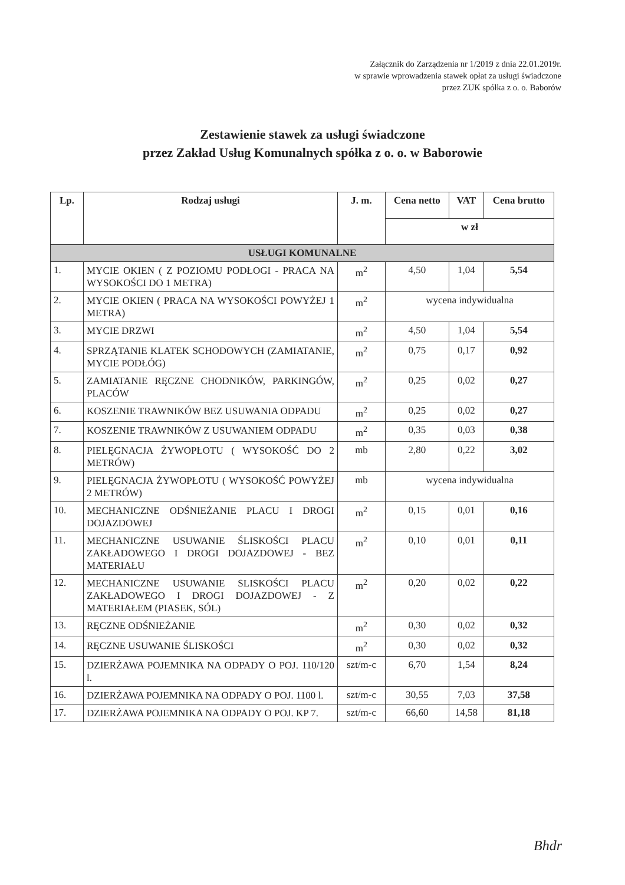Załącznik do Zarządzenia nr 1/2019 z dnia 22.01.2019r.
w sprawie wprowadzenia stawek opłat za usługi świadczone
przez ZUK spółka z o. o. Baborów
Zestawienie stawek za usługi świadczone
przez Zakład Usług Komunalnych spółka z o. o. w Baborowie
| Lp. | Rodzaj usługi | J. m. | Cena netto | VAT | Cena brutto |
| --- | --- | --- | --- | --- | --- |
| | | | w zł | | |
| USŁUGI KOMUNALNE | | | | | |
| 1. | MYCIE OKIEN ( Z POZIOMU PODŁOGI - PRACA NA WYSOKOŚCI DO 1 METRA) | m<sup>2</sup> | 4,50 | 1,04 | 5,54 |
| 2. | MYCIE OKIEN ( PRACA NA WYSOKOŚCI POWYŻEJ 1 METRA) | m<sup>2</sup> | wycena indywidualna | | |
| 3. | MYCIE DRZWI | m<sup>2</sup> | 4,50 | 1,04 | 5,54 |
| 4. | SPRZĄTANIE KLATEK SCHODOWYCH (ZAMIATANIE, MYCIE PODŁÓG) | m<sup>2</sup> | 0,75 | 0,17 | 0,92 |
| 5. | ZAMIATANIE RĘCZNE CHODNIKÓW, PARKINGÓW, PLACÓW | m<sup>2</sup> | 0,25 | 0,02 | 0,27 |
| 6. | KOSZENIE TRAWNIKÓW BEZ USUWANIA ODPADU | m<sup>2</sup> | 0,25 | 0,02 | 0,27 |
| 7. | KOSZENIE TRAWNIKÓW Z USUWANIEM ODPADU | m<sup>2</sup> | 0,35 | 0,03 | 0,38 |
| 8. | PIELĘGNACJA ŻYWOPŁOTU ( WYSOKOŚĆ DO 2 METRÓW) | mb | 2,80 | 0,22 | 3,02 |
| 9. | PIELĘGNACJA ŻYWOPŁOTU ( WYSOKOŚĆ POWYŻEJ 2 METRÓW) | mb | wycena indywidualna | | |
| 10. | MECHANICZNE ODŚNIEŻANIE PLACU I DROGI DOJAZDOWEJ | m<sup>2</sup> | 0,15 | 0,01 | 0,16 |
| 11. | MECHANICZNE USUWANIE ŚLISKOŚCI PLACU ZAKŁADOWEGO I DROGI DOJAZDOWEJ - BEZ MATERIAŁU | m<sup>2</sup> | 0,10 | 0,01 | 0,11 |
| 12. | MECHANICZNE USUWANIE SLISKOŚCI PLACU ZAKŁADOWEGO I DROGI DOJAZDOWEJ - Z MATERIAŁEM (PIASEK, SÓL) | m<sup>2</sup> | 0,20 | 0,02 | 0,22 |
| 13. | RĘCZNE ODŚNIEŻANIE | m<sup>2</sup> | 0,30 | 0,02 | 0,32 |
| 14. | RĘCZNE USUWANIE ŚLISKOŚCI | m<sup>2</sup> | 0,30 | 0,02 | 0,32 |
| 15. | DZIERŻAWA POJEMNIKA NA ODPADY O POJ. 110/120 l. | szt/m-c | 6,70 | 1,54 | 8,24 |
| 16. | DZIERŻAWA POJEMNIKA NA ODPADY O POJ. 1100 l. | szt/m-c | 30,55 | 7,03 | 37,58 |
| 17. | DZIERŻAWA POJEMNIKA NA ODPADY O POJ. KP 7. | szt/m-c | 66,60 | 14,58 | 81,18 |
Bhdr